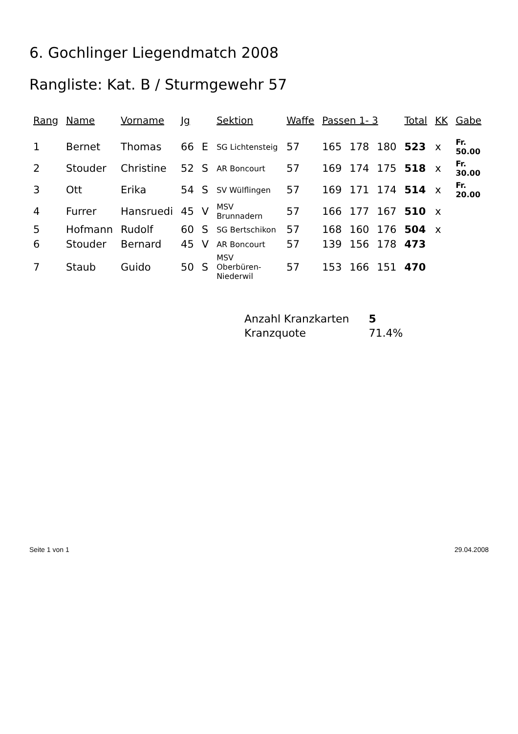6. Gochlinger Liegendmatch 2008
Rangliste: Kat. B / Sturmgewehr 57
| Rang | Name | Vorname | Jg | | Sektion | Waffe | Passen 1- 3 | | | Total | KK | Gabe |
| --- | --- | --- | --- | --- | --- | --- | --- | --- | --- | --- | --- | --- |
| 1 | Bernet | Thomas | 66 | E | SG Lichtensteig | 57 | 165 | 178 | 180 | 523 | x | Fr. 50.00 |
| 2 | Stouder | Christine | 52 | S | AR Boncourt | 57 | 169 | 174 | 175 | 518 | x | Fr. 30.00 |
| 3 | Ott | Erika | 54 | S | SV Wülflingen | 57 | 169 | 171 | 174 | 514 | x | Fr. 20.00 |
| 4 | Furrer | Hansruedi | 45 | V | MSV Brunnadern | 57 | 166 | 177 | 167 | 510 | x | |
| 5 | Hofmann | Rudolf | 60 | S | SG Bertschikon | 57 | 168 | 160 | 176 | 504 | x | |
| 6 | Stouder | Bernard | 45 | V | AR Boncourt | 57 | 139 | 156 | 178 | 473 | | |
| 7 | Staub | Guido | 50 | S | MSV Oberbüren-Niederwil | 57 | 153 | 166 | 151 | 470 | | |
| Anzahl Kranzkarten | 5 |
| Kranzquote | 71.4% |
Seite 1 von 1 29.04.2008